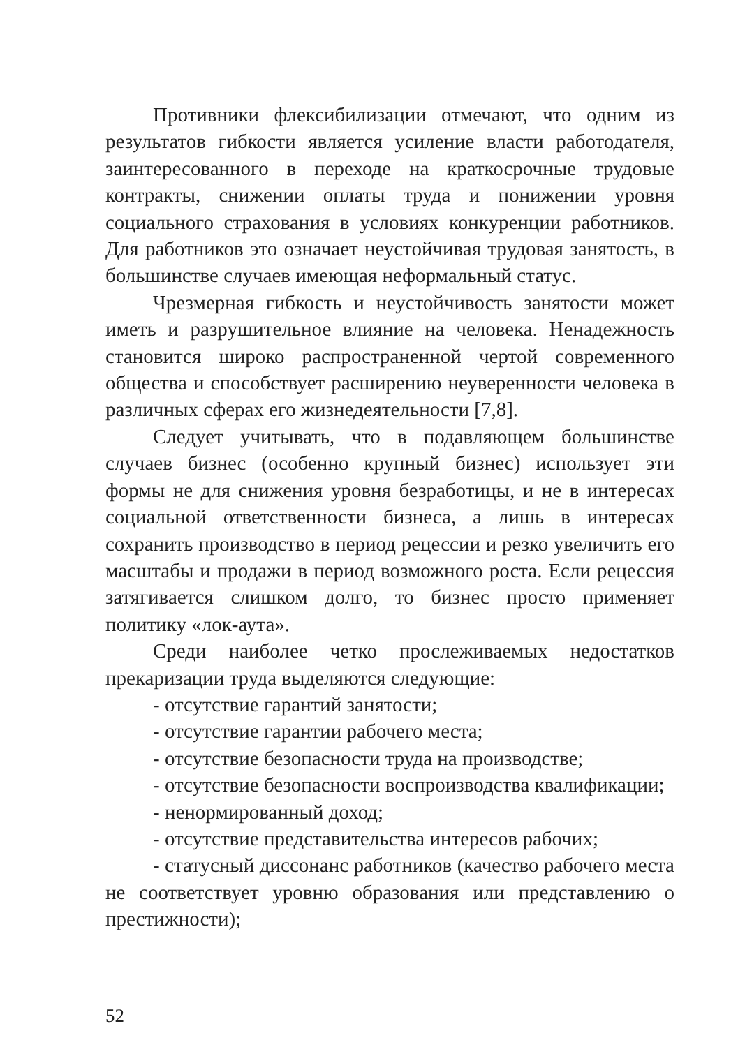Противники флексибилизации отмечают, что одним из результатов гибкости является усиление власти работодателя, заинтересованного в переходе на краткосрочные трудовые контракты, снижении оплаты труда и понижении уровня социального страхования в условиях конкуренции работников. Для работников это означает неустойчивая трудовая занятость, в большинстве случаев имеющая неформальный статус.
Чрезмерная гибкость и неустойчивость занятости может иметь и разрушительное влияние на человека. Ненадежность становится широко распространенной чертой современного общества и способствует расширению неуверенности человека в различных сферах его жизнедеятельности [7,8].
Следует учитывать, что в подавляющем большинстве случаев бизнес (особенно крупный бизнес) использует эти формы не для снижения уровня безработицы, и не в интересах социальной ответственности бизнеса, а лишь в интересах сохранить производство в период рецессии и резко увеличить его масштабы и продажи в период возможного роста. Если рецессия затягивается слишком долго, то бизнес просто применяет политику «лок-аута».
Среди наиболее четко прослеживаемых недостатков прекаризации труда выделяются следующие:
- отсутствие гарантий занятости;
- отсутствие гарантии рабочего места;
- отсутствие безопасности труда на производстве;
- отсутствие безопасности воспроизводства квалификации;
- ненормированный доход;
- отсутствие представительства интересов рабочих;
- статусный диссонанс работников (качество рабочего места не соответствует уровню образования или представлению о престижности);
52